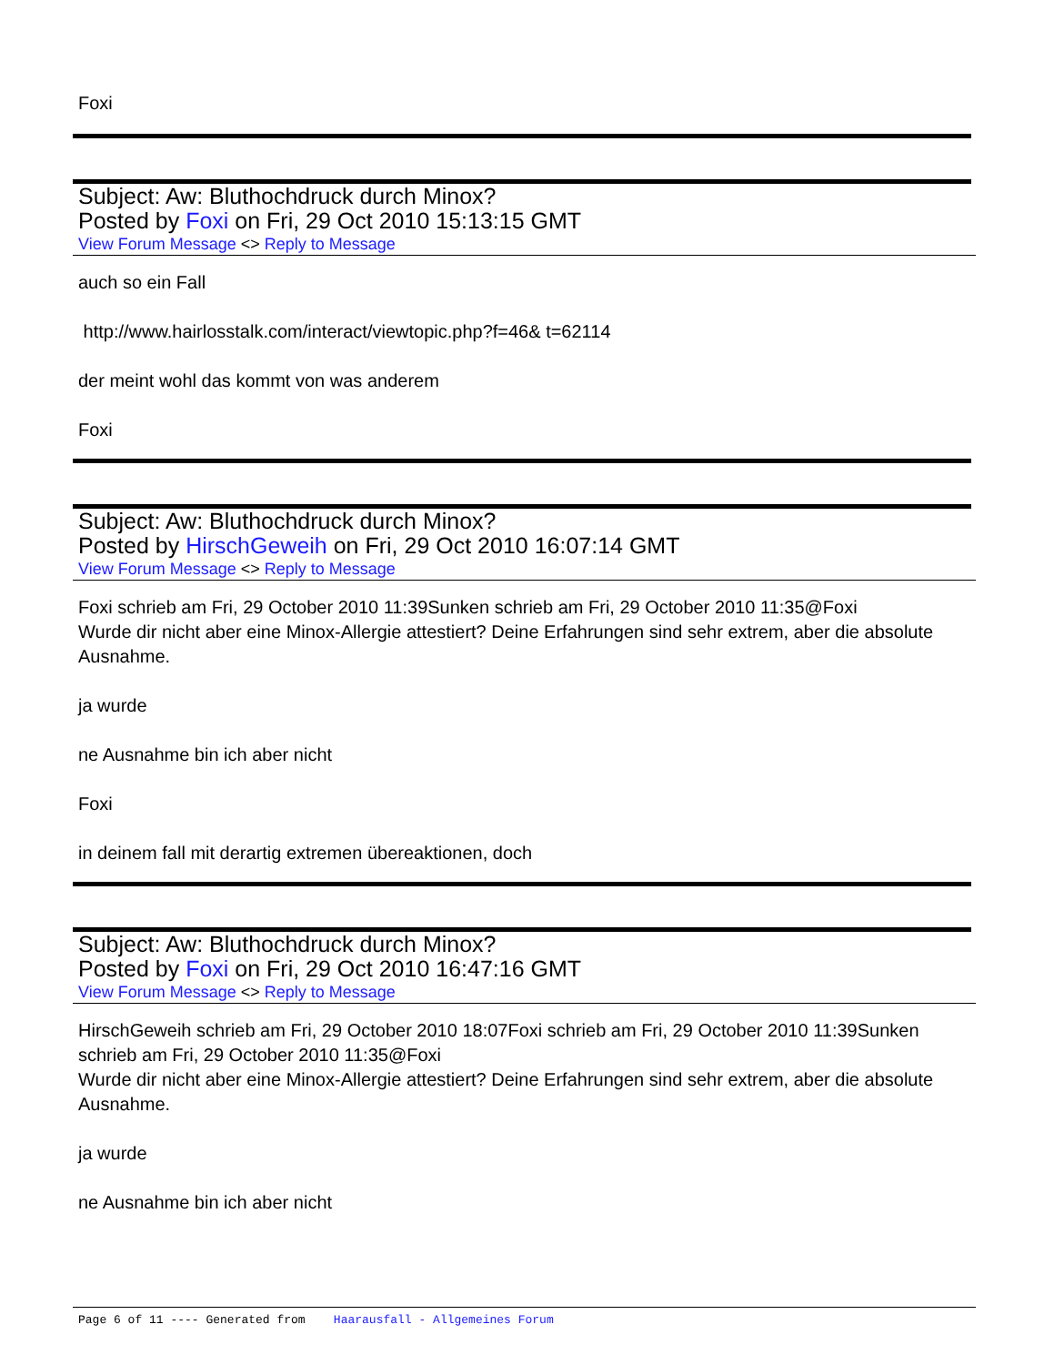Foxi
Subject: Aw: Bluthochdruck durch Minox?
Posted by Foxi on Fri, 29 Oct 2010 15:13:15 GMT
View Forum Message <> Reply to Message
auch so ein Fall
http://www.hairlosstalk.com/interact/viewtopic.php?f=46& t=62114
der meint wohl das kommt von was anderem
Foxi
Subject: Aw: Bluthochdruck durch Minox?
Posted by HirschGeweih on Fri, 29 Oct 2010 16:07:14 GMT
View Forum Message <> Reply to Message
Foxi schrieb am Fri, 29 October 2010 11:39Sunken schrieb am Fri, 29 October 2010 11:35@Foxi
Wurde dir nicht aber eine Minox-Allergie attestiert? Deine Erfahrungen sind sehr extrem, aber die absolute Ausnahme.
ja wurde
ne Ausnahme bin ich aber nicht
Foxi
in deinem fall mit derartig extremen übereaktionen, doch
Subject: Aw: Bluthochdruck durch Minox?
Posted by Foxi on Fri, 29 Oct 2010 16:47:16 GMT
View Forum Message <> Reply to Message
HirschGeweih schrieb am Fri, 29 October 2010 18:07Foxi schrieb am Fri, 29 October 2010 11:39Sunken schrieb am Fri, 29 October 2010 11:35@Foxi
Wurde dir nicht aber eine Minox-Allergie attestiert? Deine Erfahrungen sind sehr extrem, aber die absolute Ausnahme.
ja wurde
ne Ausnahme bin ich aber nicht
Page 6 of 11 ---- Generated from Haarausfall - Allgemeines Forum